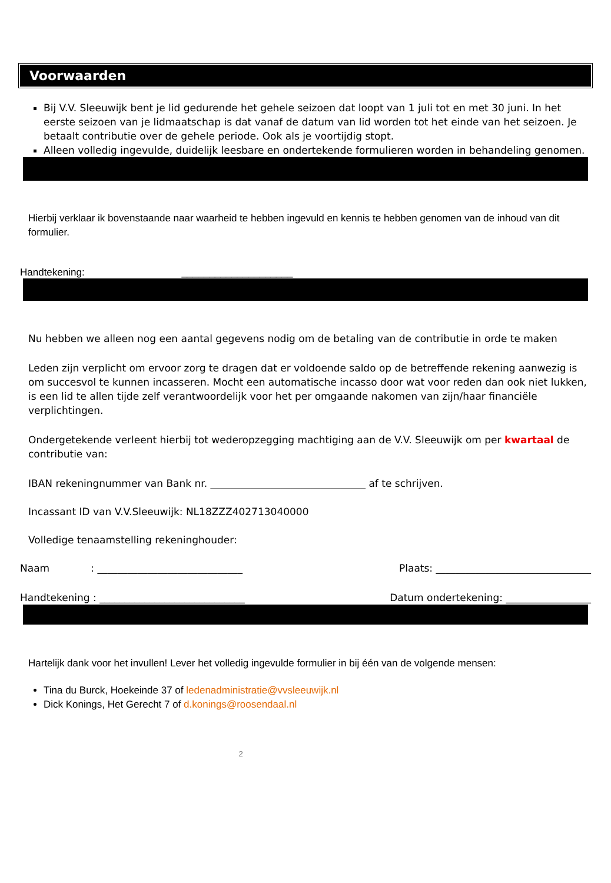Voorwaarden
Bij V.V. Sleeuwijk bent je lid gedurende het gehele seizoen dat loopt van 1 juli tot en met 30 juni. In het eerste seizoen van je lidmaatschap is dat vanaf de datum van lid worden tot het einde van het seizoen. Je betaalt contributie over de gehele periode. Ook als je voortijdig stopt.
Alleen volledig ingevulde, duidelijk leesbare en ondertekende formulieren worden in behandeling genomen.
Hierbij verklaar ik bovenstaande naar waarheid te hebben ingevuld en kennis te hebben genomen van de inhoud van dit formulier.
Handtekening: ____________________
Nu hebben we alleen nog een aantal gegevens nodig om de betaling van de contributie in orde te maken
Leden zijn verplicht om ervoor zorg te dragen dat er voldoende saldo op de betreffende rekening aanwezig is om succesvol te kunnen incasseren. Mocht een automatische incasso door wat voor reden dan ook niet lukken, is een lid te allen tijde zelf verantwoordelijk voor het per omgaande nakomen van zijn/haar financiële verplichtingen.
Ondergetekende verleent hierbij tot wederopzegging machtiging aan de V.V. Sleeuwijk om per kwartaal de contributie van:
IBAN rekeningnummer van Bank nr. _______________________________ af te schrijven.
Incassant ID van V.V.Sleeuwijk: NL18ZZZ402713040000
Volledige tenaamstelling rekeninghouder:
Naam : _____________________________ Plaats: _______________________________
Handtekening : _____________________________ Datum ondertekening: _________________
Hartelijk dank voor het invullen! Lever het volledig ingevulde formulier in bij één van de volgende mensen:
Tina du Burck, Hoekeinde 37 of ledenadministratie@vvsleeuwijk.nl
Dick Konings, Het Gerecht 7 of d.konings@roosendaal.nl
2